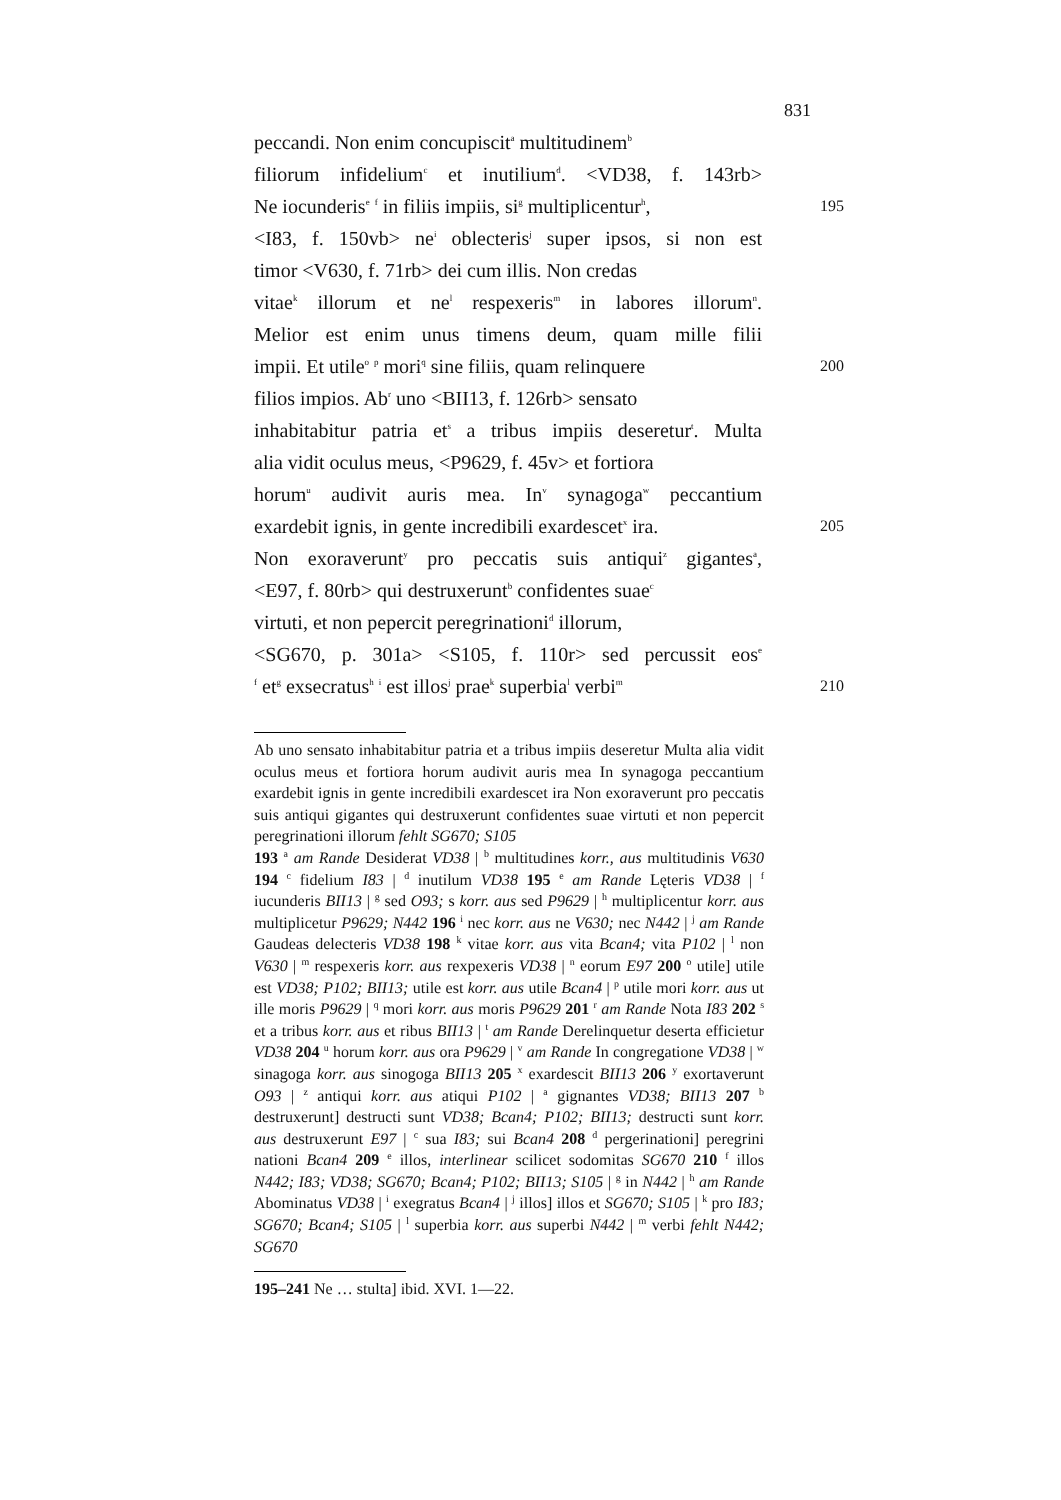831
peccandi. Non enim concupiscit<sup>a</sup> multitudinem<sup>b</sup>
filiorum infidelium<sup>c</sup> et inutilium<sup>d</sup>. <VD38, f. 143rb>
Ne iocunderis<sup>e</sup> <sup>f</sup> in filiis impiis, si<sup>g</sup> multiplicentur<sup>h</sup>,
195
<I83, f. 150vb> ne<sup>i</sup> oblecteris<sup>j</sup> super ipsos, si non est
timor <V630, f. 71rb> dei cum illis. Non credas
vitae<sup>k</sup> illorum et ne<sup>l</sup> respexeris<sup>m</sup> in labores illorum<sup>n</sup>.
Melior est enim unus timens deum, quam mille filii
impii. Et utile<sup>o</sup> <sup>p</sup> mori<sup>q</sup> sine filiis, quam relinquere
200
filios impios. Ab<sup>r</sup> uno <BII13, f. 126rb> sensato
inhabitabitur patria et<sup>s</sup> a tribus impiis deseretur<sup>t</sup>. Multa
alia vidit oculus meus, <P9629, f. 45v> et fortiora
horum<sup>u</sup> audivit auris mea. In<sup>v</sup> synagoga<sup>w</sup> peccantium
exardebit ignis, in gente incredibili exardescet<sup>x</sup> ira.
205
Non exoraverunt<sup>y</sup> pro peccatis suis antiqui<sup>z</sup> gigantes<sup>a</sup>,
<E97, f. 80rb> qui destruxerunt<sup>b</sup> confidentes suae<sup>c</sup>
virtuti, et non pepercit peregrinationi<sup>d</sup> illorum,
<SG670, p. 301a> <S105, f. 110r> sed percussit eos<sup>e</sup>
<sup>f</sup> et<sup>g</sup> exsecratus<sup>h</sup> <sup>i</sup> est illos<sup>j</sup> prae<sup>k</sup> superbia<sup>l</sup> verbi<sup>m</sup>
210
Ab uno sensato inhabitabitur patria et a tribus impiis deseretur Multa alia vidit oculus meus et fortiora horum audivit auris mea In synagoga peccantium exardebit ignis in gente incredibili exardescet ira Non exoraverunt pro peccatis suis antiqui gigantes qui destruxerunt confidentes suae virtuti et non pepercit peregrinationi illorum fehlt SG670; S105
193 <sup>a</sup> am Rande Desiderat VD38 | <sup>b</sup> multitudines korr., aus multitudinis V630 194 <sup>c</sup> fidelium I83 | <sup>d</sup> inutilum VD38 195 <sup>e</sup> am Rande Lęteris VD38 | <sup>f</sup> iucunderis BII13 | <sup>g</sup> sed O93; s korr. aus sed P9629 | <sup>h</sup> multiplicentur korr. aus multiplicetur P9629; N442 196 <sup>i</sup> nec korr. aus ne V630; nec N442 | <sup>j</sup> am Rande Gaudeas delecteris VD38 198 <sup>k</sup> vitae korr. aus vita Bcan4; vita P102 | <sup>l</sup> non V630 | <sup>m</sup> respexeris korr. aus rexpexeris VD38 | <sup>n</sup> eorum E97 200 <sup>o</sup> utile] utile est VD38; P102; BII13; utile est korr. aus utile Bcan4 | <sup>p</sup> utile mori korr. aus ut ille moris P9629 | <sup>q</sup> mori korr. aus moris P9629 201 <sup>r</sup> am Rande Nota I83 202 <sup>s</sup> et a tribus korr. aus et ribus BII13 | <sup>t</sup> am Rande Derelinquetur deserta efficietur VD38 204 <sup>u</sup> horum korr. aus ora P9629 | <sup>v</sup> am Rande In congregatione VD38 | <sup>w</sup> sinagoga korr. aus sinogoga BII13 205 <sup>x</sup> exardescit BII13 206 <sup>y</sup> exortaverunt O93 | <sup>z</sup> antiqui korr. aus atiqui P102 | <sup>a</sup> gignantes VD38; BII13 207 <sup>b</sup> destruxerunt] destructi sunt VD38; Bcan4; P102; BII13; destructi sunt korr. aus destruxerunt E97 | <sup>c</sup> sua I83; sui Bcan4 208 <sup>d</sup> pergerinationi] peregrini nationi Bcan4 209 <sup>e</sup> illos, interlinear scilicet sodomitas SG670 210 <sup>f</sup> illos N442; I83; VD38; SG670; Bcan4; P102; BII13; S105 | <sup>g</sup> in N442 | <sup>h</sup> am Rande Abominatus VD38 | <sup>i</sup> exegratus Bcan4 | <sup>j</sup> illos] illos et SG670; S105 | <sup>k</sup> pro I83; SG670; Bcan4; S105 | <sup>l</sup> superbia korr. aus superbi N442 | <sup>m</sup> verbi fehlt N442; SG670
195–241 Ne … stulta] ibid. XVI. 1—22.